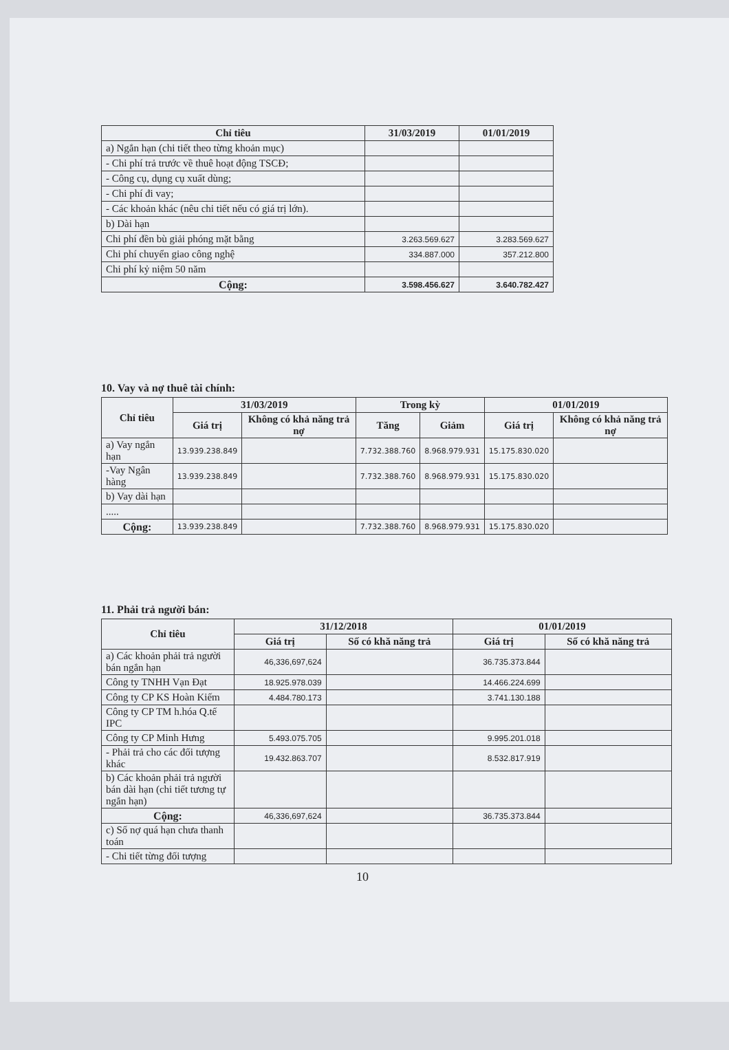| Chỉ tiêu | 31/03/2019 | 01/01/2019 |
| --- | --- | --- |
| a) Ngắn hạn (chi tiết theo từng khoản mục) | | |
| - Chi phí trả trước về thuê hoạt động TSCĐ; | | |
| - Công cụ, dụng cụ xuất dùng; | | |
| - Chi phí đi vay; | | |
| - Các khoản khác (nêu chi tiết nếu có giá trị lớn). | | |
| b) Dài hạn | | |
| Chi phí đền bù giải phóng mặt bằng | 3.263.569.627 | 3.283.569.627 |
| Chi phí chuyển giao công nghệ | 334.887.000 | 357.212.800 |
| Chi phí kỷ niệm 50 năm | | |
| Cộng: | 3.598.456.627 | 3.640.782.427 |
10. Vay và nợ thuê tài chính:
| Chỉ tiêu | 31/03/2019 | | Trong kỳ | | 01/01/2019 | |
| --- | --- | --- | --- | --- | --- | --- |
| | Giá trị | Không có khả năng trả nợ | Tăng | Giảm | Giá trị | Không có khả năng trả nợ |
| a) Vay ngắn hạn | 13.939.238.849 | | 7.732.388.760 | 8.968.979.931 | 15.175.830.020 | |
| -Vay Ngân hàng | 13.939.238.849 | | 7.732.388.760 | 8.968.979.931 | 15.175.830.020 | |
| b) Vay dài hạn | | | | | | |
| ..... | | | | | | |
| Cộng: | 13.939.238.849 | | 7.732.388.760 | 8.968.979.931 | 15.175.830.020 | |
11. Phải trả người bán:
| Chỉ tiêu | 31/12/2018 | | 01/01/2019 | |
| --- | --- | --- | --- | --- |
| | Giá trị | Số có khă năng trả | Giá trị | Số có khă năng trả |
| a) Các khoản phải trả người bán ngắn hạn | 46,336,697,624 | | 36.735.373.844 | |
| Công ty TNHH Vạn Đạt | 18.925.978.039 | | 14.466.224.699 | |
| Công ty CP KS Hoàn Kiếm | 4.484.780.173 | | 3.741.130.188 | |
| Công ty CP TM h.hóa Q.tế IPC | | | | |
| Công ty CP Minh Hưng | 5.493.075.705 | | 9.995.201.018 | |
| - Phải trả cho các đối tượng khác | 19.432.863.707 | | 8.532.817.919 | |
| b) Các khoản phải trả người bán dài hạn (chi tiết tương tự ngắn hạn) | | | | |
| Cộng: | 46,336,697,624 | | 36.735.373.844 | |
| c) Số nợ quá hạn chưa thanh toán | | | | |
| - Chi tiết từng đối tượng | | | | |
10